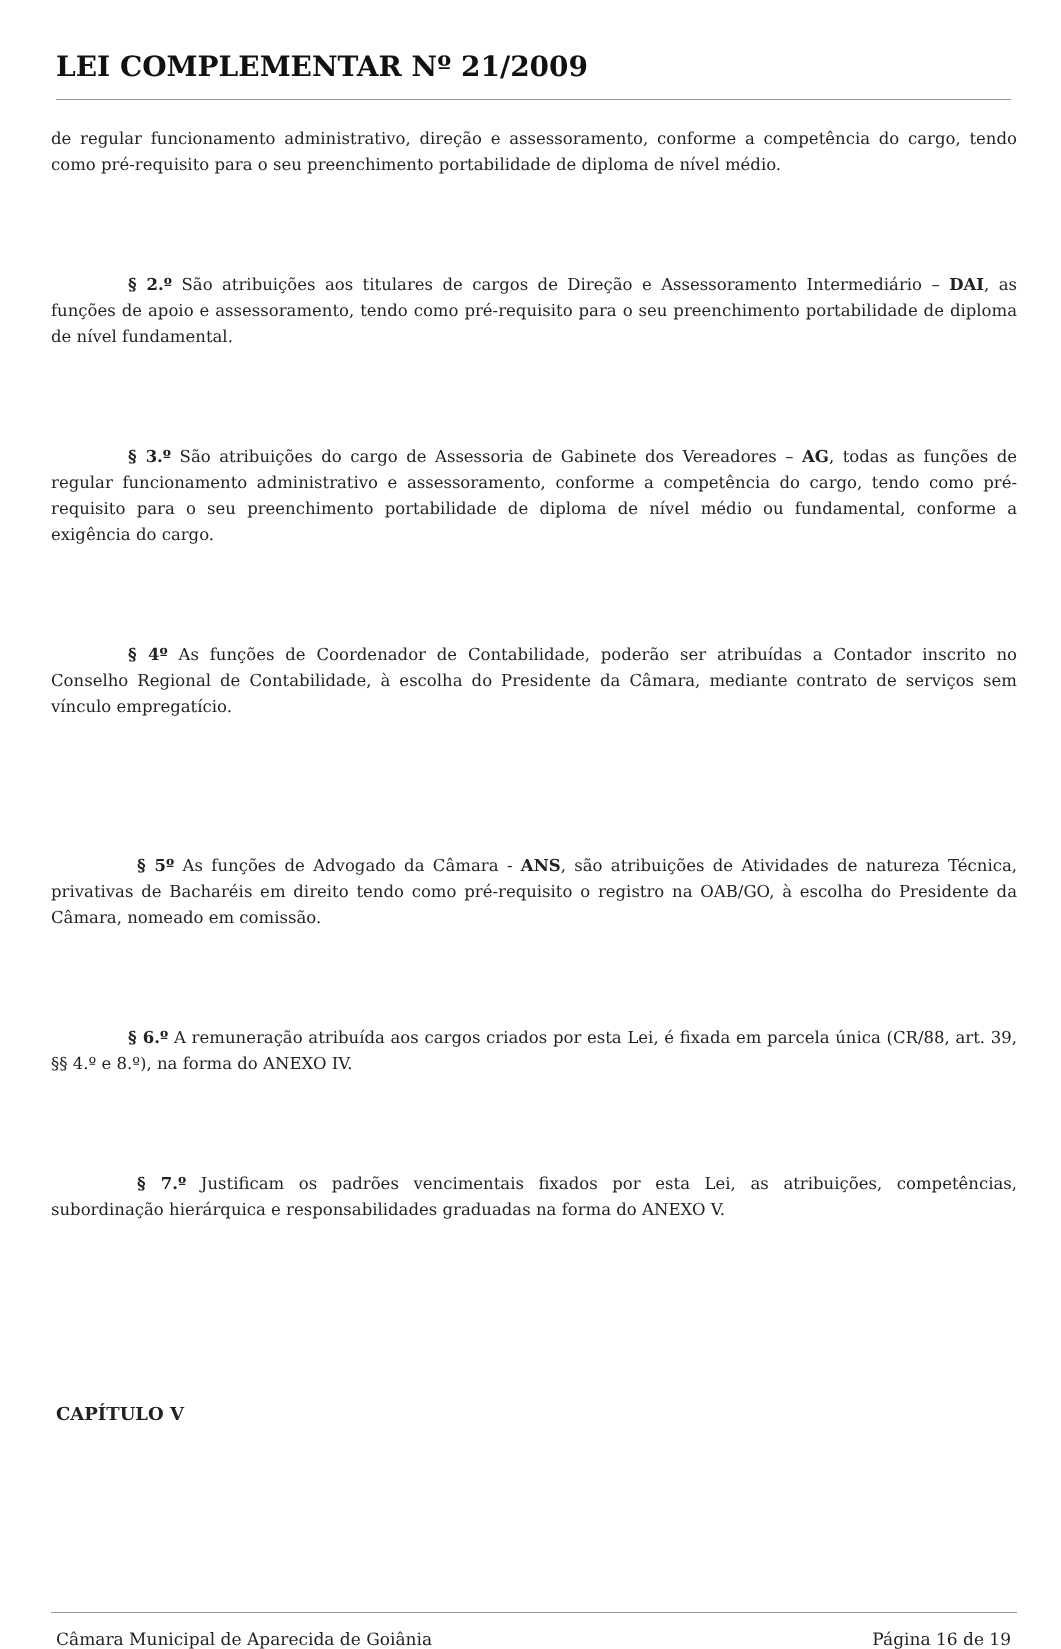LEI COMPLEMENTAR Nº 21/2009
de regular funcionamento administrativo, direção e assessoramento, conforme a competência do cargo, tendo como pré-requisito para o seu preenchimento portabilidade de diploma de nível médio.
§ 2.º São atribuições aos titulares de cargos de Direção e Assessoramento Intermediário – DAI, as funções de apoio e assessoramento, tendo como pré-requisito para o seu preenchimento portabilidade de diploma de nível fundamental.
§ 3.º São atribuições do cargo de Assessoria de Gabinete dos Vereadores – AG, todas as funções de regular funcionamento administrativo e assessoramento, conforme a competência do cargo, tendo como pré-requisito para o seu preenchimento portabilidade de diploma de nível médio ou fundamental, conforme a exigência do cargo.
§ 4º As funções de Coordenador de Contabilidade, poderão ser atribuídas a Contador inscrito no Conselho Regional de Contabilidade, à escolha do Presidente da Câmara, mediante contrato de serviços sem vínculo empregatício.
§ 5º As funções de Advogado da Câmara - ANS, são atribuições de Atividades de natureza Técnica, privativas de Bacharéis em direito tendo como pré-requisito o registro na OAB/GO, à escolha do Presidente da Câmara, nomeado em comissão.
§ 6.º A remuneração atribuída aos cargos criados por esta Lei, é fixada em parcela única (CR/88, art. 39, §§ 4.º e 8.º), na forma do ANEXO IV.
§ 7.º Justificam os padrões vencimentais fixados por esta Lei, as atribuições, competências, subordinação hierárquica e responsabilidades graduadas na forma do ANEXO V.
CAPÍTULO V
Câmara Municipal de Aparecida de Goiânia Página 16 de 19